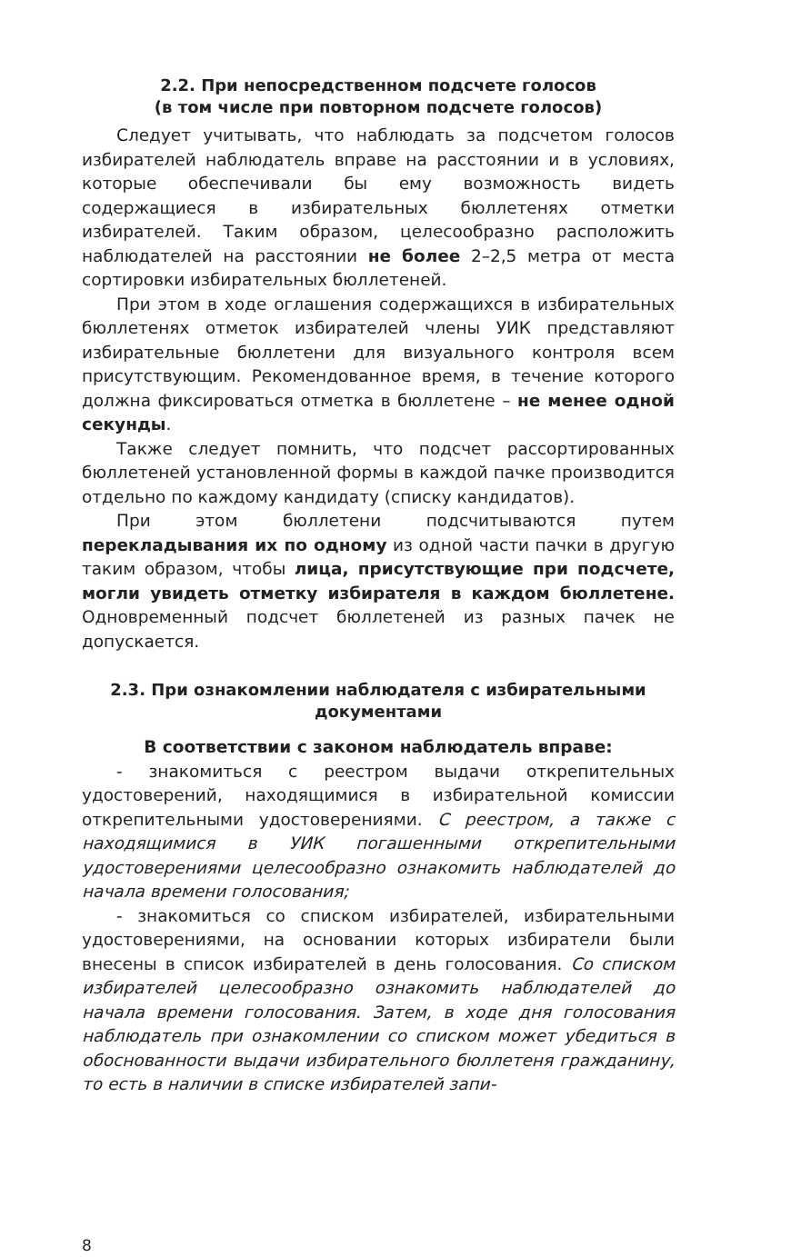2.2. При непосредственном подсчете голосов
(в том числе при повторном подсчете голосов)
Следует учитывать, что наблюдать за подсчетом голосов избирателей наблюдатель вправе на расстоянии и в условиях, которые обеспечивали бы ему возможность видеть содержащиеся в избирательных бюллетенях отметки избирателей. Таким образом, целесообразно расположить наблюдателей на расстоянии не более 2–2,5 метра от места сортировки избирательных бюллетеней.
При этом в ходе оглашения содержащихся в избирательных бюллетенях отметок избирателей члены УИК представляют избирательные бюллетени для визуального контроля всем присутствующим. Рекомендованное время, в течение которого должна фиксироваться отметка в бюллетене – не менее одной секунды.
Также следует помнить, что подсчет рассортированных бюллетеней установленной формы в каждой пачке производится отдельно по каждому кандидату (списку кандидатов).
При этом бюллетени подсчитываются путем перекладывания их по одному из одной части пачки в другую таким образом, чтобы лица, присутствующие при подсчете, могли увидеть отметку избирателя в каждом бюллетене. Одновременный подсчет бюллетеней из разных пачек не допускается.
2.3. При ознакомлении наблюдателя с избирательными
документами
В соответствии с законом наблюдатель вправе:
- знакомиться с реестром выдачи открепительных удостоверений, находящимися в избирательной комиссии открепительными удостоверениями. С реестром, а также с находящимися в УИК погашенными открепительными удостоверениями целесообразно ознакомить наблюдателей до начала времени голосования;
- знакомиться со списком избирателей, избирательными удостоверениями, на основании которых избиратели были внесены в список избирателей в день голосования. Со списком избирателей целесообразно ознакомить наблюдателей до начала времени голосования. Затем, в ходе дня голосования наблюдатель при ознакомлении со списком может убедиться в обоснованности выдачи избирательного бюллетеня гражданину, то есть в наличии в списке избирателей запи-
8